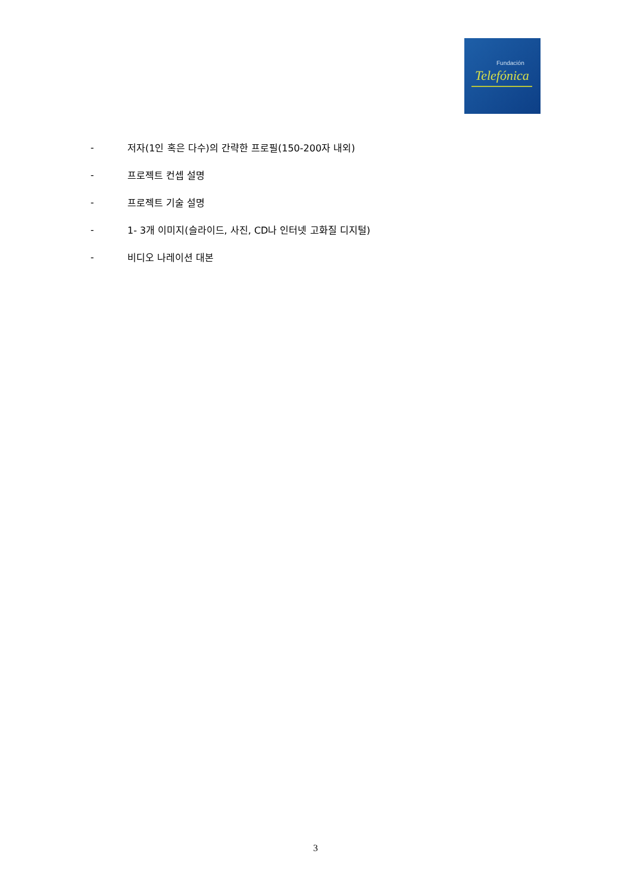Fundación
Telefónica
- 저자(1인 혹은 다수)의 간략한 프로필(150-200자 내외)
- 프로젝트 컨셉 설명
- 프로젝트 기술 설명
- 1- 3개 이미지(슬라이드, 사진, CD나 인터넷 고화질 디지털)
- 비디오 나레이션 대본
3